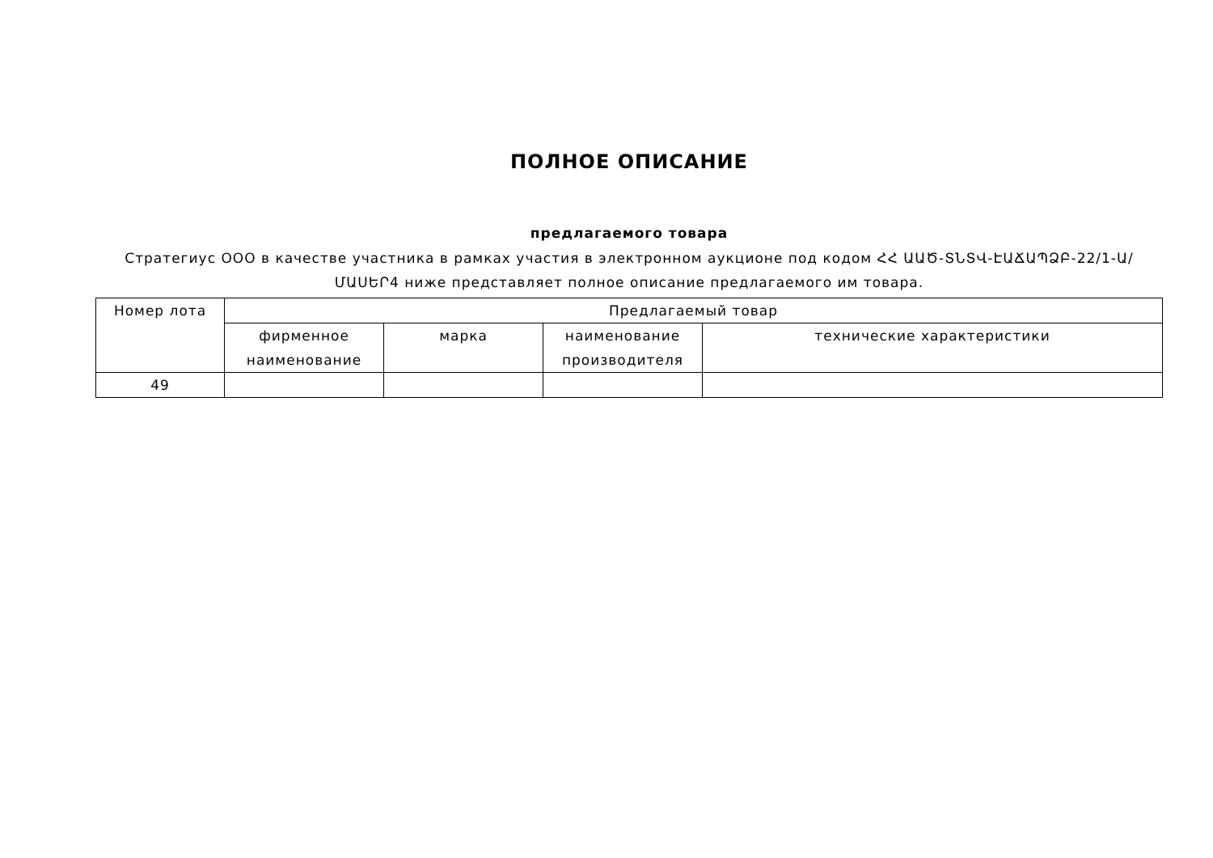ПОЛНОЕ ОПИСАНИЕ
предлагаемого товара
Стратегиус ООО в качестве участника в рамках участия в электронном аукционе под кодом ՀՀ ԱԱԾ-ՏՆՏՎ-ԷԱՃԱՊՁԲ-22/1-Ա/ՄԱՍԵՐ4 ниже представляет полное описание предлагаемого им товара.
| Номер лота | Предлагаемый товар | | | |
| --- | --- | --- | --- | --- |
| | фирменное наименование | марка | наименование производителя | технические характеристики |
| 49 | | | | |